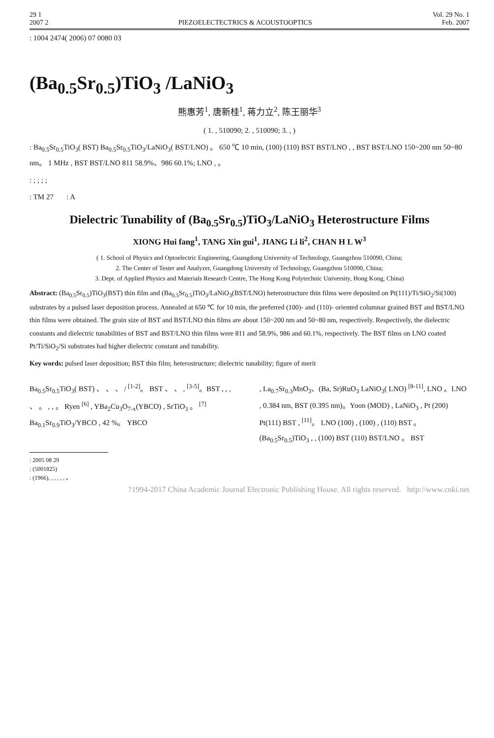29 1 Vol. 29 No. 1
2007 2 PIEZOELECTECTRICS & ACOUSTOOPTICS Feb. 2007
: 1004 2474( 2006) 07 0080 03
(Ba<sub>0.5</sub>Sr<sub>0.5</sub>)TiO<sub>3</sub> /LaNiO<sub>3</sub>
熊惠芳<sup>1</sup>, 唐新桂<sup>1</sup>, 蒋力立<sup>2</sup>, 陈王丽华<sup>3</sup>
( 1. , 510090; 2. , 510090; 3. , )
: Ba<sub>0.5</sub>Sr<sub>0.5</sub>TiO<sub>3</sub>( BST) Ba<sub>0.5</sub>Sr<sub>0.5</sub>TiO<sub>3</sub>/LaNiO<sub>3</sub>( BST/LNO) 。 650 ℃ 10 min, (100) (110) BST BST/LNO , , BST BST/LNO 150~200 nm 50~80 nm。 1 MHz , BST BST/LNO 811 58.9%、986 60.1%; LNO , 。
: ; ; ; ;
: TM 27 : A
Dielectric Tunability of (Ba<sub>0.5</sub>Sr<sub>0.5</sub>)TiO<sub>3</sub>/LaNiO<sub>3</sub> Heterostructure Films
XIONG Hui fang<sup>1</sup>, TANG Xin gui<sup>1</sup>, JIANG Li li<sup>2</sup>, CHAN H L W<sup>3</sup>
( 1. School of Physics and Optoelectric Engineering, Guangdong University of Technology, Guangzhou 510090, China;
2. The Center of Tester and Analyzer, Guangdong University of Technology, Guangzhou 510090, China;
3. Dept. of Applied Physics and Materials Research Centre, The Hong Kong Polytechnic University, Hong Kong, China)
Abstract: (Ba<sub>0.5</sub>Sr<sub>0.5</sub>)TiO<sub>3</sub>(BST) thin film and (Ba<sub>0.5</sub>Sr<sub>0.5</sub>)TiO<sub>3</sub>/LaNiO<sub>3</sub>(BST/LNO) heterostructure thin films were deposited on Pt(111)/Ti/SiO<sub>2</sub>/Si(100) substrates by a pulsed laser deposition process. Annealed at 650 ℃ for 10 min, the preferred (100)- and (110)- oriented columnar grained BST and BST/LNO thin films were obtained. The grain size of BST and BST/LNO thin films are about 150~200 nm and 50~80 nm, respectively. Respectively, the dielectric constants and dielectric tunabilities of BST and BST/LNO thin films were 811 and 58.9%, 986 and 60.1%, respectively. The BST films on LNO coated Pt/Ti/SiO<sub>2</sub>/Si substrates had higher dielectric constant and tunability.
Key words: pulsed laser deposition; BST thin film; heterostructure; dielectric tunability; figure of merit
Ba<sub>0.5</sub>Sr<sub>0.5</sub>TiO<sub>3</sub>( BST) 、 、 、 / <sup>[1-2]</sup>。 BST 、 、 , <sup>[3-5]</sup>。BST , , , 、 。 , , 。 Ryen <sup>[6]</sup> , YBa<sub>2</sub>Cu<sub>3</sub>O<sub>7-x</sub>(YBCO) , SrTiO<sub>3</sub> 。 <sup>[7]</sup> Ba<sub>0.1</sub>Sr<sub>0.9</sub>TiO<sub>3</sub>/YBCO , 42 %。 YBCO
, La<sub>0.7</sub>Sr<sub>0.3</sub>MnO<sub>3</sub>、(Ba, Sr)RuO<sub>3</sub> LaNiO<sub>3</sub>( LNO) <sup>[8-11]</sup>, LNO 。LNO , 0.384 nm, BST (0.395 nm)。Yoon (MOD) , LaNiO<sub>3</sub> , Pt (200) Pt(111) BST , <sup>[11]</sup>。 LNO (100) , (100) , (110) BST 。 (Ba<sub>0.5</sub>Sr<sub>0.5</sub>)TiO<sub>3</sub> , , (100) BST (110) BST/LNO 。 BST
: 2005 08 29
: (5001825)
: (1966), , , , , , 。
?1994-2017 China Academic Journal Electronic Publishing House. All rights reserved. http://www.cnki.net